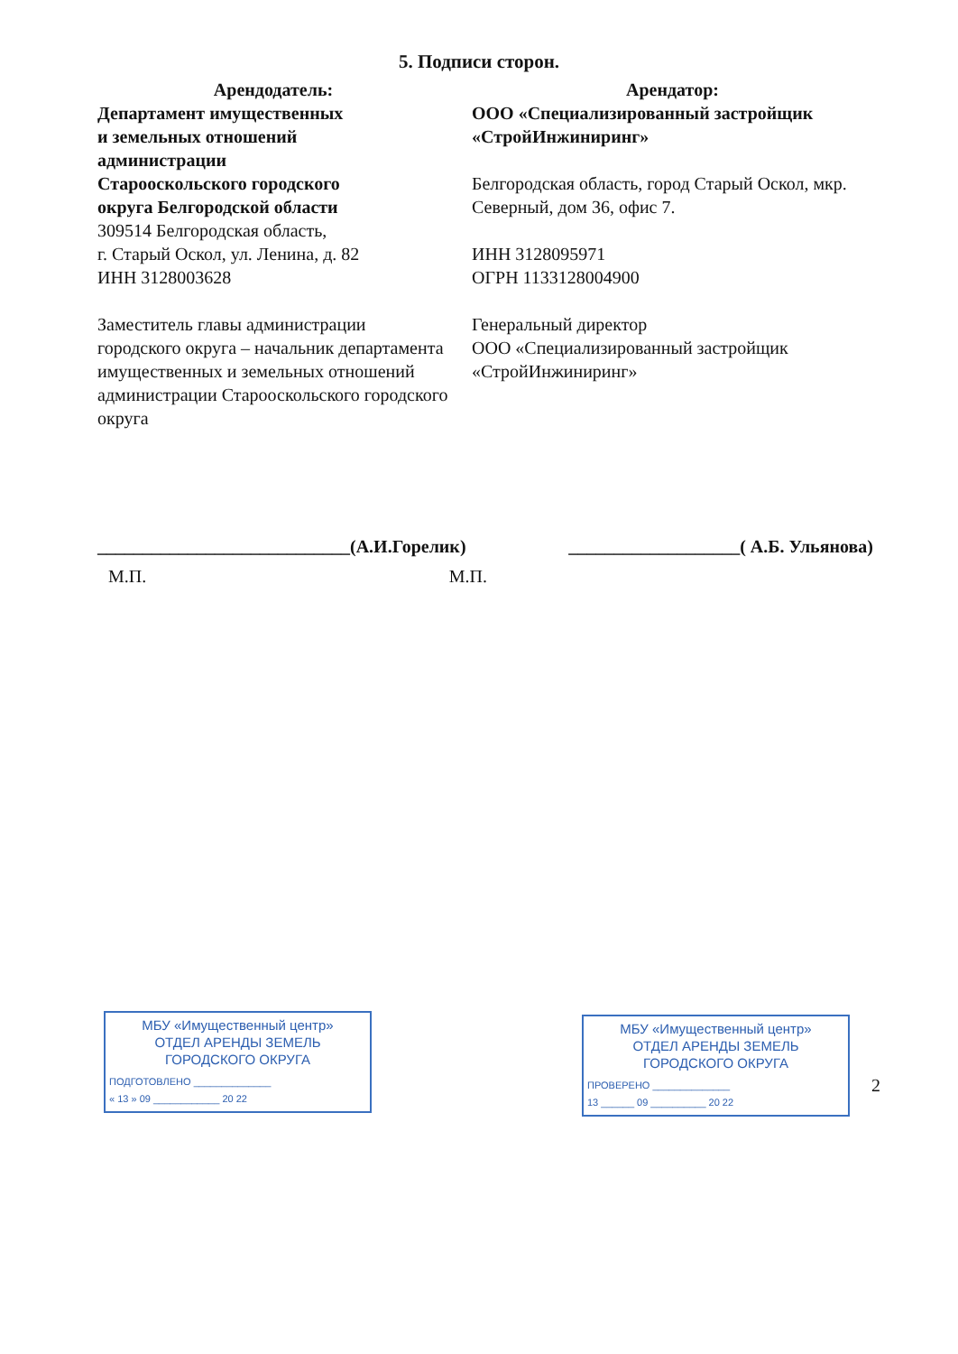5. Подписи сторон.
Арендодатель:
Департамент имущественных
и земельных отношений
администрации
Старооскольского городского
округа Белгородской области
309514 Белгородская область,
г. Старый Оскол, ул. Ленина, д. 82
ИНН 3128003628
Заместитель главы администрации городского округа – начальник департамента имущественных и земельных отношений администрации Старооскольского городского округа
Арендатор:
ООО «Специализированный застройщик «СтройИнжиниринг»
Белгородская область, город Старый Оскол, мкр. Северный, дом 36, офис 7.
ИНН 3128095971
ОГРН 1133128004900
Генеральный директор
ООО «Специализированный застройщик «СтройИнжиниринг»
____________________________(А.И.Горелик) ___________________( А.Б. Ульянова)
М.П. М.П.
МБУ «Имущественный центр»
ОТДЕЛ АРЕНДЫ ЗЕМЕЛЬ
ГОРОДСКОГО ОКРУГА
ПОДГОТОВЛЕНО ______________
« 13 » 09 ____________ 20 22
МБУ «Имущественный центр»
ОТДЕЛ АРЕНДЫ ЗЕМЕЛЬ
ГОРОДСКОГО ОКРУГА
ПРОВЕРЕНО ______________
13 ______ 09 __________ 20 22
2